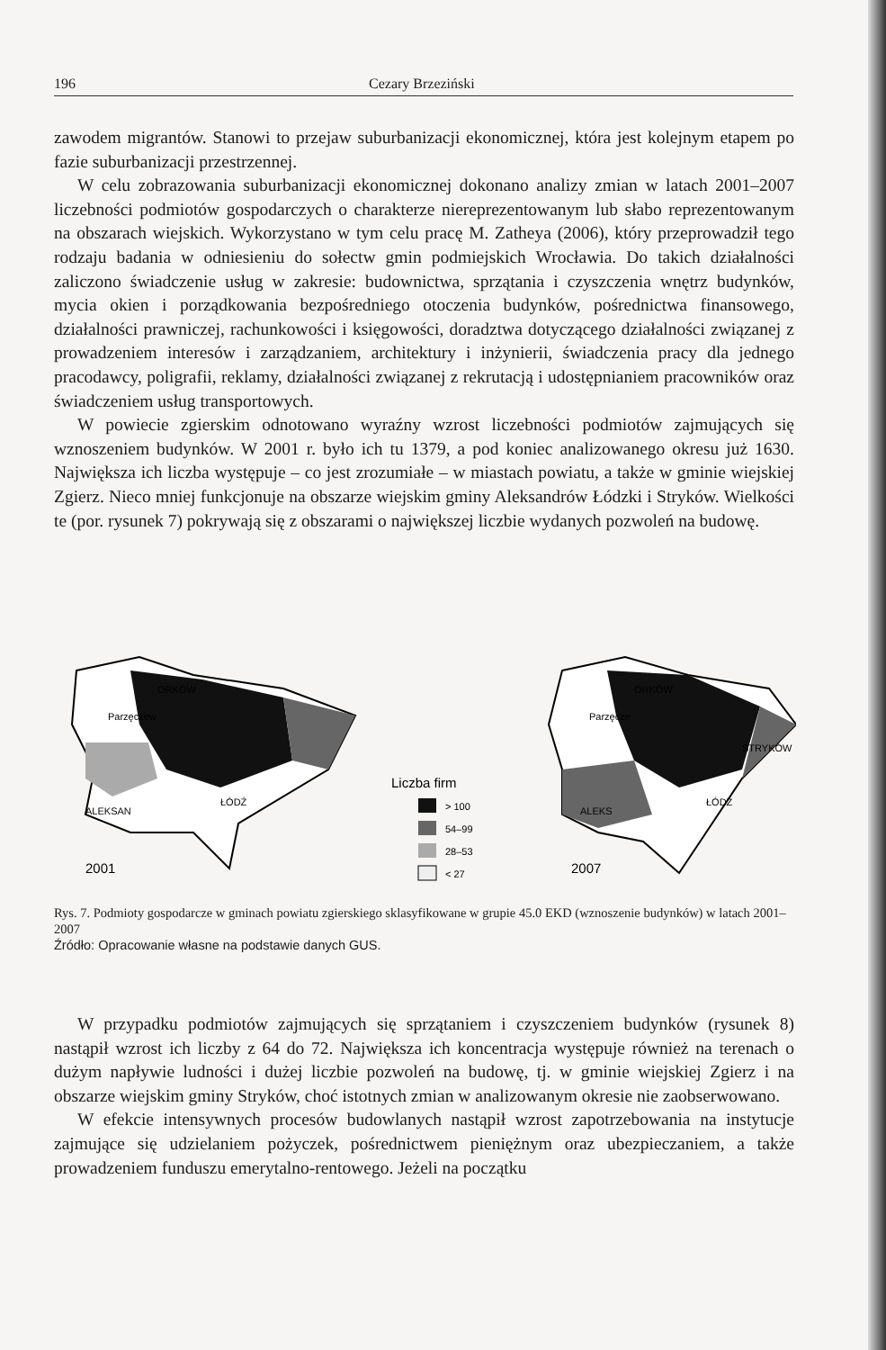196 Cezary Brzeziński
zawodem migrantów. Stanowi to przejaw suburbanizacji ekonomicznej, która jest kolejnym etapem po fazie suburbanizacji przestrzennej.
W celu zobrazowania suburbanizacji ekonomicznej dokonano analizy zmian w latach 2001–2007 liczebności podmiotów gospodarczych o charakterze niereprezentowanym lub słabo reprezentowanym na obszarach wiejskich. Wykorzystano w tym celu pracę M. Zatheya (2006), który przeprowadził tego rodzaju badania w odniesieniu do sołectw gmin podmiejskich Wrocławia. Do takich działalności zaliczono świadczenie usług w zakresie: budownictwa, sprzątania i czyszczenia wnętrz budynków, mycia okien i porządkowania bezpośredniego otoczenia budynków, pośrednictwa finansowego, działalności prawniczej, rachunkowości i księgowości, doradztwa dotyczącego działalności związanej z prowadzeniem interesów i zarządzaniem, architektury i inżynierii, świadczenia pracy dla jednego pracodawcy, poligrafii, reklamy, działalności związanej z rekrutacją i udostępnianiem pracowników oraz świadczeniem usług transportowych.
W powiecie zgierskim odnotowano wyraźny wzrost liczebności podmiotów zajmujących się wznoszeniem budynków. W 2001 r. było ich tu 1379, a pod koniec analizowanego okresu już 1630. Największa ich liczba występuje – co jest zrozumiałe – w miastach powiatu, a także w gminie wiejskiej Zgierz. Nieco mniej funkcjonuje na obszarze wiejskim gminy Aleksandrów Łódzki i Stryków. Wielkości te (por. rysunek 7) pokrywają się z obszarami o największej liczbie wydanych pozwoleń na budowę.
ORKÓW
Parzęczew
ALEKSAN
ŁÓDŹ
2001
ORKÓW
Parzęcze
ALEKS
ŁÓDŹ
STRYKÓW
2007
Liczba firm
> 100
54–99
28–53
< 27
Rys. 7. Podmioty gospodarcze w gminach powiatu zgierskiego sklasyfikowane w grupie 45.0 EKD (wznoszenie budynków) w latach 2001–2007
Źródło: Opracowanie własne na podstawie danych GUS.
W przypadku podmiotów zajmujących się sprzątaniem i czyszczeniem budynków (rysunek 8) nastąpił wzrost ich liczby z 64 do 72. Największa ich koncentracja występuje również na terenach o dużym napływie ludności i dużej liczbie pozwoleń na budowę, tj. w gminie wiejskiej Zgierz i na obszarze wiejskim gminy Stryków, choć istotnych zmian w analizowanym okresie nie zaobserwowano.
W efekcie intensywnych procesów budowlanych nastąpił wzrost zapotrzebowania na instytucje zajmujące się udzielaniem pożyczek, pośrednictwem pieniężnym oraz ubezpieczaniem, a także prowadzeniem funduszu emerytalno-rentowego. Jeżeli na początku